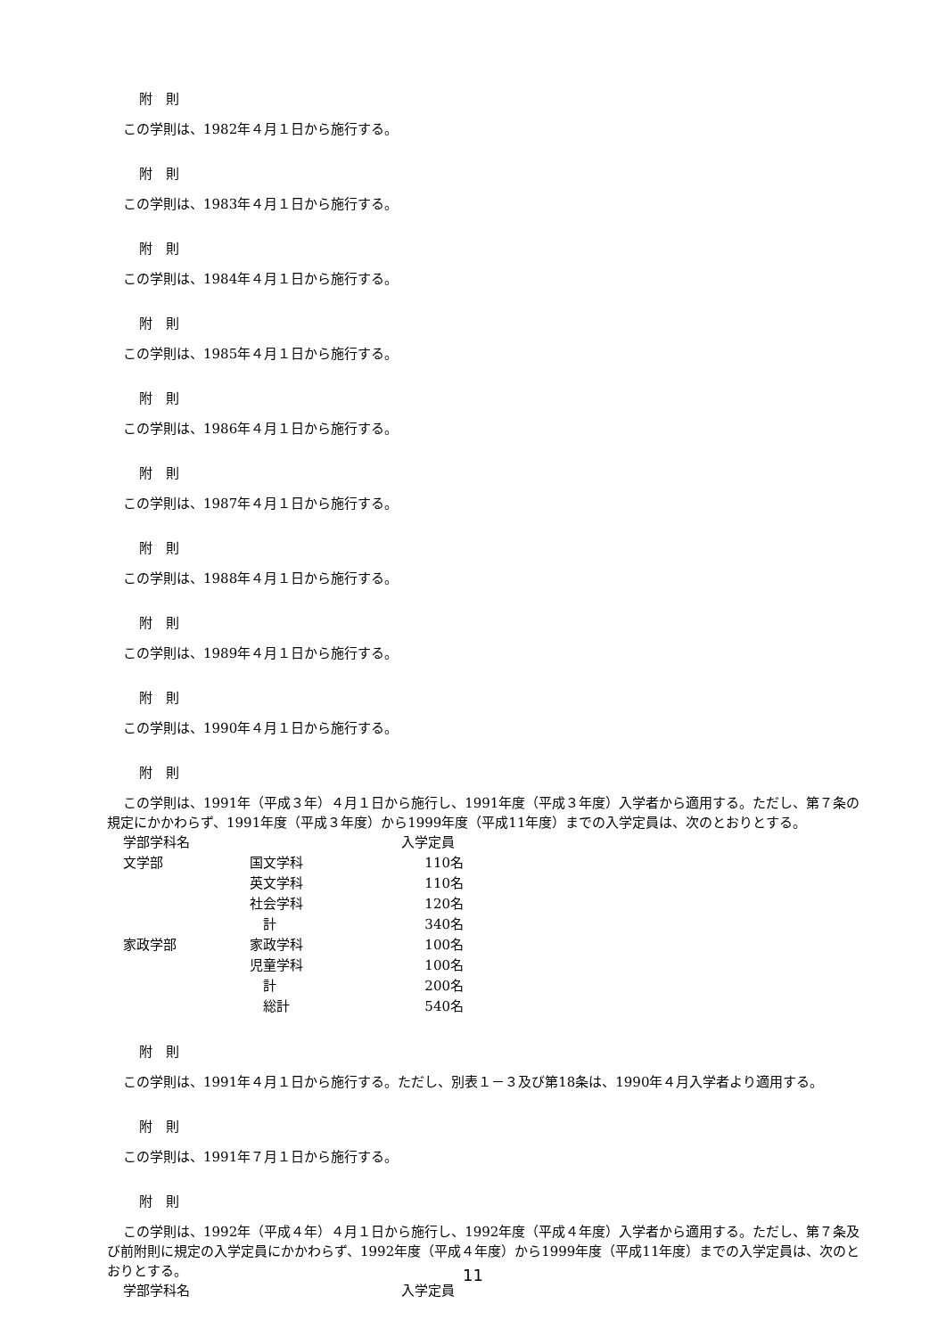附　則
この学則は、1982年４月１日から施行する。
附　則
この学則は、1983年４月１日から施行する。
附　則
この学則は、1984年４月１日から施行する。
附　則
この学則は、1985年４月１日から施行する。
附　則
この学則は、1986年４月１日から施行する。
附　則
この学則は、1987年４月１日から施行する。
附　則
この学則は、1988年４月１日から施行する。
附　則
この学則は、1989年４月１日から施行する。
附　則
この学則は、1990年４月１日から施行する。
附　則
この学則は、1991年（平成３年）４月１日から施行し、1991年度（平成３年度）入学者から適用する。ただし、第７条の規定にかかわらず、1991年度（平成３年度）から1999年度（平成11年度）までの入学定員は、次のとおりとする。
| 学部学科名 | | 入学定員 |
| 文学部 | 国文学科 | 110名 |
| | 英文学科 | 110名 |
| | 社会学科 | 120名 |
| | 計 | 340名 |
| 家政学部 | 家政学科 | 100名 |
| | 児童学科 | 100名 |
| | 計 | 200名 |
| | 総計 | 540名 |
附　則
この学則は、1991年４月１日から施行する。ただし、別表１－３及び第18条は、1990年４月入学者より適用する。
附　則
この学則は、1991年７月１日から施行する。
附　則
この学則は、1992年（平成４年）４月１日から施行し、1992年度（平成４年度）入学者から適用する。ただし、第７条及び前附則に規定の入学定員にかかわらず、1992年度（平成４年度）から1999年度（平成11年度）までの入学定員は、次のとおりとする。
| 学部学科名 | | 入学定員 |
11